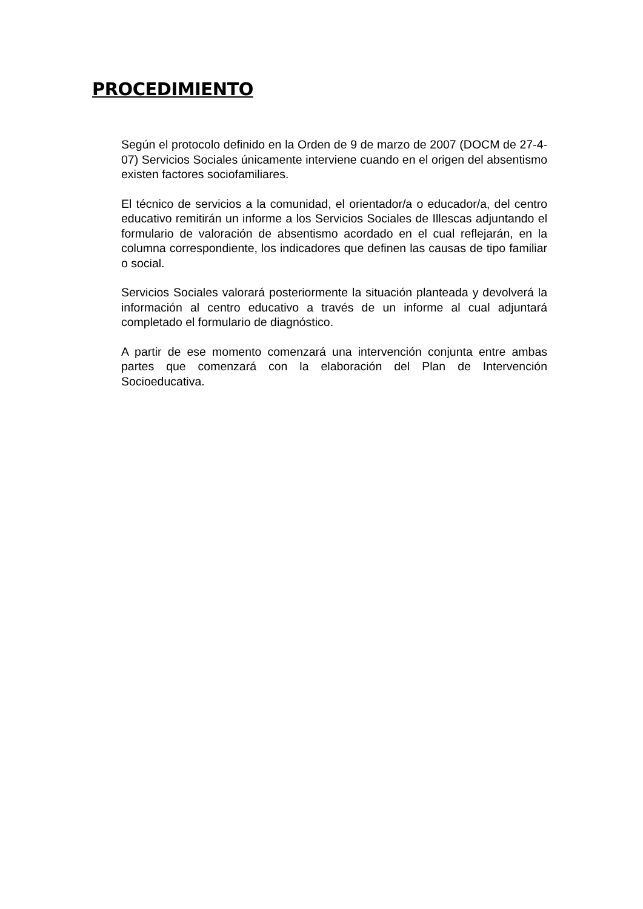PROCEDIMIENTO
Según el protocolo definido en la Orden de 9 de marzo de 2007 (DOCM de 27-4-07) Servicios Sociales únicamente interviene cuando en el origen del absentismo existen factores sociofamiliares.
El técnico de servicios a la comunidad, el orientador/a o educador/a, del centro educativo remitirán un informe a los Servicios Sociales de Illescas adjuntando el formulario de valoración de absentismo acordado en el cual reflejarán, en la columna correspondiente, los indicadores que definen las causas de tipo familiar o social.
Servicios Sociales valorará posteriormente la situación planteada y devolverá la información al centro educativo a través de un informe al cual adjuntará completado el formulario de diagnóstico.
A partir de ese momento comenzará una intervención conjunta entre ambas partes que comenzará con la elaboración del Plan de Intervención Socioeducativa.